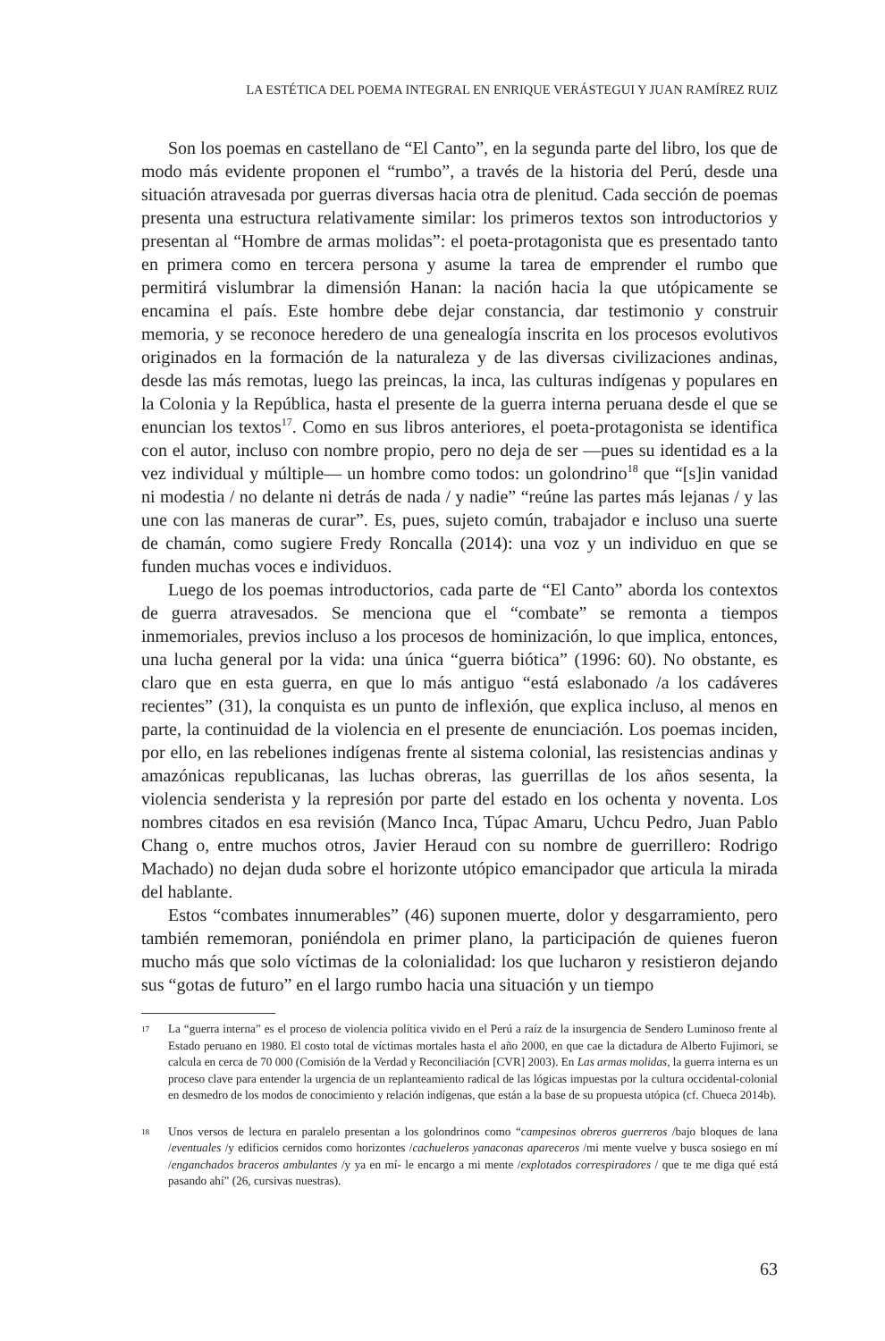LA ESTÉTICA DEL POEMA INTEGRAL EN ENRIQUE VERÁSTEGUI Y JUAN RAMÍREZ RUIZ
Son los poemas en castellano de “El Canto”, en la segunda parte del libro, los que de modo más evidente proponen el “rumbo”, a través de la historia del Perú, desde una situación atravesada por guerras diversas hacia otra de plenitud. Cada sección de poemas presenta una estructura relativamente similar: los primeros textos son introductorios y presentan al “Hombre de armas molidas”: el poeta-protagonista que es presentado tanto en primera como en tercera persona y asume la tarea de emprender el rumbo que permitirá vislumbrar la dimensión Hanan: la nación hacia la que utópicamente se encamina el país. Este hombre debe dejar constancia, dar testimonio y construir memoria, y se reconoce heredero de una genealogía inscrita en los procesos evolutivos originados en la formación de la naturaleza y de las diversas civilizaciones andinas, desde las más remotas, luego las preincas, la inca, las culturas indígenas y populares en la Colonia y la República, hasta el presente de la guerra interna peruana desde el que se enuncian los textos<sup>17</sup>. Como en sus libros anteriores, el poeta-protagonista se identifica con el autor, incluso con nombre propio, pero no deja de ser —pues su identidad es a la vez individual y múltiple— un hombre como todos: un golondrino<sup>18</sup> que “[s]in vanidad ni modestia / no delante ni detrás de nada / y nadie” “reúne las partes más lejanas / y las une con las maneras de curar”. Es, pues, sujeto común, trabajador e incluso una suerte de chamán, como sugiere Fredy Roncalla (2014): una voz y un individuo en que se funden muchas voces e individuos.
Luego de los poemas introductorios, cada parte de “El Canto” aborda los contextos de guerra atravesados. Se menciona que el “combate” se remonta a tiempos inmemoriales, previos incluso a los procesos de hominización, lo que implica, entonces, una lucha general por la vida: una única “guerra biótica” (1996: 60). No obstante, es claro que en esta guerra, en que lo más antiguo “está eslabonado /a los cadáveres recientes” (31), la conquista es un punto de inflexión, que explica incluso, al menos en parte, la continuidad de la violencia en el presente de enunciación. Los poemas inciden, por ello, en las rebeliones indígenas frente al sistema colonial, las resistencias andinas y amazónicas republicanas, las luchas obreras, las guerrillas de los años sesenta, la violencia senderista y la represión por parte del estado en los ochenta y noventa. Los nombres citados en esa revisión (Manco Inca, Túpac Amaru, Uchcu Pedro, Juan Pablo Chang o, entre muchos otros, Javier Heraud con su nombre de guerrillero: Rodrigo Machado) no dejan duda sobre el horizonte utópico emancipador que articula la mirada del hablante.
Estos “combates innumerables” (46) suponen muerte, dolor y desgarramiento, pero también rememoran, poniéndola en primer plano, la participación de quienes fueron mucho más que solo víctimas de la colonialidad: los que lucharon y resistieron dejando sus “gotas de futuro” en el largo rumbo hacia una situación y un tiempo
17 La “guerra interna” es el proceso de violencia política vivido en el Perú a raíz de la insurgencia de Sendero Luminoso frente al Estado peruano en 1980. El costo total de víctimas mortales hasta el año 2000, en que cae la dictadura de Alberto Fujimori, se calcula en cerca de 70 000 (Comisión de la Verdad y Reconciliación [CVR] 2003). En Las armas molidas, la guerra interna es un proceso clave para entender la urgencia de un replanteamiento radical de las lógicas impuestas por la cultura occidental-colonial en desmedro de los modos de conocimiento y relación indígenas, que están a la base de su propuesta utópica (cf. Chueca 2014b).
18 Unos versos de lectura en paralelo presentan a los golondrinos como “campesinos obreros guerreros /bajo bloques de lana /eventuales /y edificios cernidos como horizontes /cachueleros yanaconas apareceros /mi mente vuelve y busca sosiego en mí /enganchados braceros ambulantes /y ya en mí- le encargo a mi mente /explotados correspiradores / que te me diga qué está pasando ahí” (26, cursivas nuestras).
63